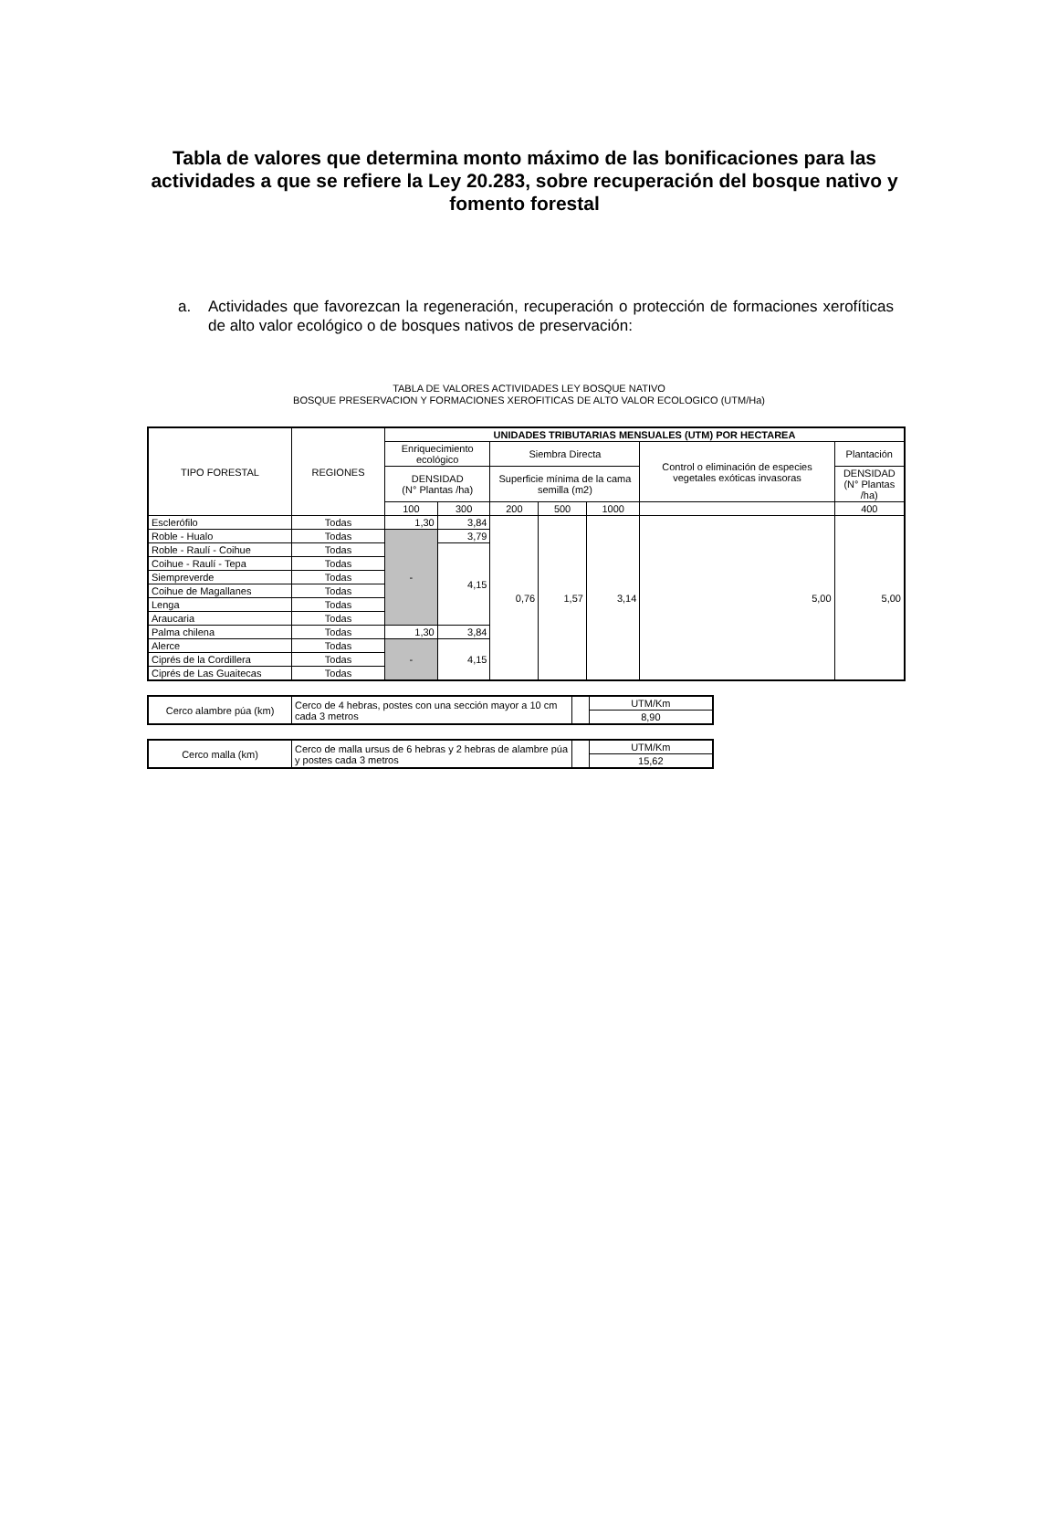Tabla de valores que determina monto máximo de las bonificaciones para las actividades a que se refiere la Ley 20.283, sobre recuperación del bosque nativo y fomento forestal
a. Actividades que favorezcan la regeneración, recuperación o protección de formaciones xerofíticas de alto valor ecológico o de bosques nativos de preservación:
TABLA DE VALORES ACTIVIDADES LEY BOSQUE NATIVO
BOSQUE PRESERVACION Y FORMACIONES XEROFITICAS DE ALTO VALOR ECOLOGICO (UTM/Ha)
| TIPO FORESTAL | REGIONES | UNIDADES TRIBUTARIAS MENSUALES (UTM) POR HECTAREA | | | | | | |
| --- | --- | --- | --- | --- | --- | --- | --- | --- |
| | | Enriquecimiento ecológico | | Siembra Directa | | | Control o eliminación de especies vegetales exóticas invasoras | Plantación |
| | | DENSIDAD (N° Plantas /ha) | | Superficie mínima de la cama semilla (m2) | | | | DENSIDAD (N° Plantas /ha) |
| | | 100 | 300 | 200 | 500 | 1000 | | 400 |
| Esclerófilo | Todas | 1,30 | 3,84 | 0,76 | 1,57 | 3,14 | 5,00 | 5,00 |
| Roble - Hualo | Todas | - | 3,79 | | | | | |
| Roble - Raulí - Coihue | Todas | | 4,15 | | | | | |
| Coihue - Raulí - Tepa | Todas | | | | | | | |
| Siempreverde | Todas | | | | | | | |
| Coihue de Magallanes | Todas | | | | | | | |
| Lenga | Todas | | | | | | | |
| Araucaria | Todas | | | | | | | |
| Palma chilena | Todas | 1,30 | 3,84 | | | | | |
| Alerce | Todas | - | 4,15 | | | | | |
| Ciprés de la Cordillera | Todas | | | | | | | |
| Ciprés de Las Guaitecas | Todas | | | | | | | |
| Cerco alambre púa (km) | Cerco de 4 hebras, postes con una sección mayor a 10 cm cada 3 metros | | UTM/Km |
| | | | 8,90 |
| Cerco malla (km) | Cerco de malla ursus de 6 hebras y 2 hebras de alambre púa y postes cada 3 metros | | UTM/Km |
| | | | 15,62 |